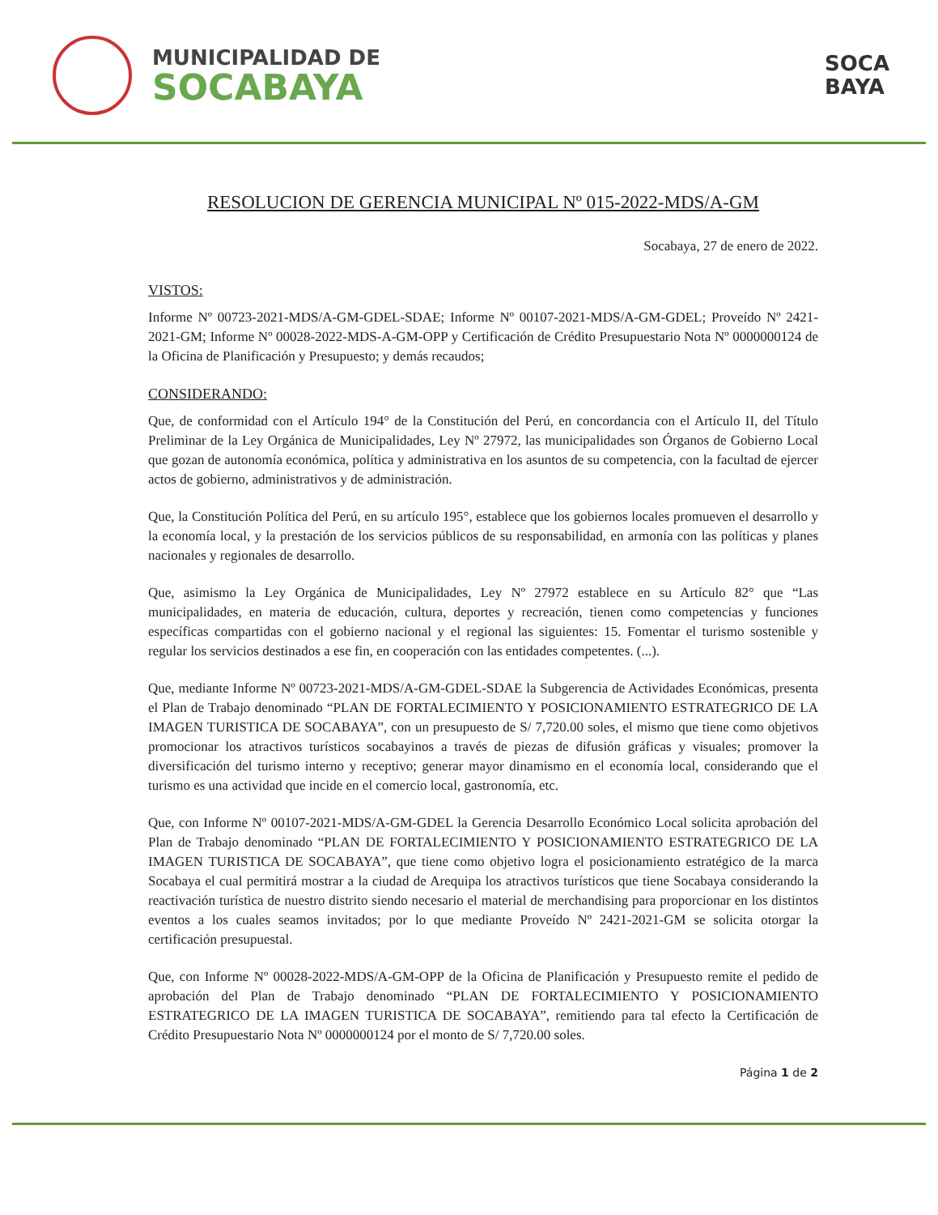MUNICIPALIDAD DE
SOCABAYA
SOCA
BAYA
RESOLUCION DE GERENCIA MUNICIPAL Nº 015-2022-MDS/A-GM
Socabaya, 27 de enero de 2022.
VISTOS:
Informe Nº 00723-2021-MDS/A-GM-GDEL-SDAE; Informe Nº 00107-2021-MDS/A-GM-GDEL; Proveído Nº 2421-2021-GM; Informe Nº 00028-2022-MDS-A-GM-OPP y Certificación de Crédito Presupuestario Nota Nº 0000000124 de la Oficina de Planificación y Presupuesto; y demás recaudos;
CONSIDERANDO:
Que, de conformidad con el Artículo 194° de la Constitución del Perú, en concordancia con el Artículo II, del Título Preliminar de la Ley Orgánica de Municipalidades, Ley Nº 27972, las municipalidades son Órganos de Gobierno Local que gozan de autonomía económica, política y administrativa en los asuntos de su competencia, con la facultad de ejercer actos de gobierno, administrativos y de administración.
Que, la Constitución Política del Perú, en su artículo 195°, establece que los gobiernos locales promueven el desarrollo y la economía local, y la prestación de los servicios públicos de su responsabilidad, en armonía con las políticas y planes nacionales y regionales de desarrollo.
Que, asimismo la Ley Orgánica de Municipalidades, Ley Nº 27972 establece en su Artículo 82° que “Las municipalidades, en materia de educación, cultura, deportes y recreación, tienen como competencias y funciones específicas compartidas con el gobierno nacional y el regional las siguientes: 15. Fomentar el turismo sostenible y regular los servicios destinados a ese fin, en cooperación con las entidades competentes. (...).
Que, mediante Informe Nº 00723-2021-MDS/A-GM-GDEL-SDAE la Subgerencia de Actividades Económicas, presenta el Plan de Trabajo denominado “PLAN DE FORTALECIMIENTO Y POSICIONAMIENTO ESTRATEGRICO DE LA IMAGEN TURISTICA DE SOCABAYA”, con un presupuesto de S/ 7,720.00 soles, el mismo que tiene como objetivos promocionar los atractivos turísticos socabayinos a través de piezas de difusión gráficas y visuales; promover la diversificación del turismo interno y receptivo; generar mayor dinamismo en el economía local, considerando que el turismo es una actividad que incide en el comercio local, gastronomía, etc.
Que, con Informe Nº 00107-2021-MDS/A-GM-GDEL la Gerencia Desarrollo Económico Local solicita aprobación del Plan de Trabajo denominado “PLAN DE FORTALECIMIENTO Y POSICIONAMIENTO ESTRATEGRICO DE LA IMAGEN TURISTICA DE SOCABAYA”, que tiene como objetivo logra el posicionamiento estratégico de la marca Socabaya el cual permitirá mostrar a la ciudad de Arequipa los atractivos turísticos que tiene Socabaya considerando la reactivación turística de nuestro distrito siendo necesario el material de merchandising para proporcionar en los distintos eventos a los cuales seamos invitados; por lo que mediante Proveído Nº 2421-2021-GM se solicita otorgar la certificación presupuestal.
Que, con Informe Nº 00028-2022-MDS/A-GM-OPP de la Oficina de Planificación y Presupuesto remite el pedido de aprobación del Plan de Trabajo denominado “PLAN DE FORTALECIMIENTO Y POSICIONAMIENTO ESTRATEGRICO DE LA IMAGEN TURISTICA DE SOCABAYA”, remitiendo para tal efecto la Certificación de Crédito Presupuestario Nota Nº 0000000124 por el monto de S/ 7,720.00 soles.
Página 1 de 2